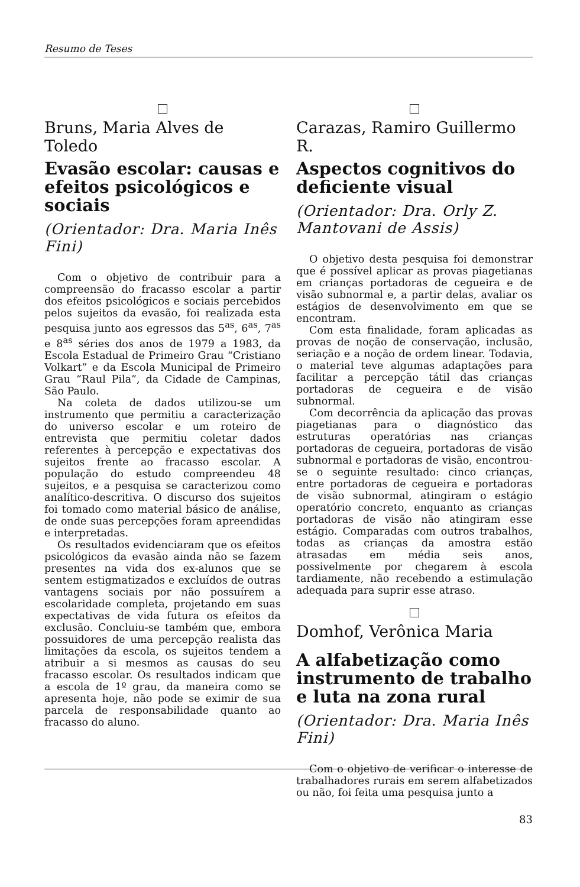Resumo de Teses
Bruns, Maria Alves de Toledo
Evasão escolar: causas e efeitos psicológicos e sociais
(Orientador: Dra. Maria Inês Fini)
Com o objetivo de contribuir para a compreensão do fracasso escolar a partir dos efeitos psicológicos e sociais percebidos pelos sujeitos da evasão, foi realizada esta pesquisa junto aos egressos das 5<sup>as</sup>, 6<sup>as</sup>, 7<sup>as</sup> e 8<sup>as</sup> séries dos anos de 1979 a 1983, da Escola Estadual de Primeiro Grau “Cristiano Volkart” e da Escola Municipal de Primeiro Grau “Raul Pila”, da Cidade de Campinas, São Paulo.
Na coleta de dados utilizou-se um instrumento que permitiu a caracterização do universo escolar e um roteiro de entrevista que permitiu coletar dados referentes à percepção e expectativas dos sujeitos frente ao fracasso escolar. A população do estudo compreendeu 48 sujeitos, e a pesquisa se caracterizou como analítico-descritiva. O discurso dos sujeitos foi tomado como material básico de análise, de onde suas percepções foram apreendidas e interpretadas.
Os resultados evidenciaram que os efeitos psicológicos da evasão ainda não se fazem presentes na vida dos ex-alunos que se sentem estigmatizados e excluídos de outras vantagens sociais por não possuírem a escolaridade completa, projetando em suas expectativas de vida futura os efeitos da exclusão. Concluiu-se também que, embora possuidores de uma percepção realista das limitações da escola, os sujeitos tendem a atribuir a si mesmos as causas do seu fracasso escolar. Os resultados indicam que a escola de 1º grau, da maneira como se apresenta hoje, não pode se eximir de sua parcela de responsabilidade quanto ao fracasso do aluno.
Carazas, Ramiro Guillermo R.
Aspectos cognitivos do deficiente visual
(Orientador: Dra. Orly Z. Mantovani de Assis)
O objetivo desta pesquisa foi demonstrar que é possível aplicar as provas piagetianas em crianças portadoras de cegueira e de visão subnormal e, a partir delas, avaliar os estágios de desenvolvimento em que se encontram.
Com esta finalidade, foram aplicadas as provas de noção de conservação, inclusão, seriação e a noção de ordem linear. Todavia, o material teve algumas adaptações para facilitar a percepção tátil das crianças portadoras de cegueira e de visão subnormal.
Com decorrência da aplicação das provas piagetianas para o diagnóstico das estruturas operatórias nas crianças portadoras de cegueira, portadoras de visão subnormal e portadoras de visão, encontrou-se o seguinte resultado: cinco crianças, entre portadoras de cegueira e portadoras de visão subnormal, atingiram o estágio operatório concreto, enquanto as crianças portadoras de visão não atingiram esse estágio. Comparadas com outros trabalhos, todas as crianças da amostra estão atrasadas em média seis anos, possivelmente por chegarem à escola tardiamente, não recebendo a estimulação adequada para suprir esse atraso.
Domhof, Verônica Maria
A alfabetização como instrumento de trabalho e luta na zona rural
(Orientador: Dra. Maria Inês Fini)
Com o objetivo de verificar o interesse de trabalhadores rurais em serem alfabetizados ou não, foi feita uma pesquisa junto a
83